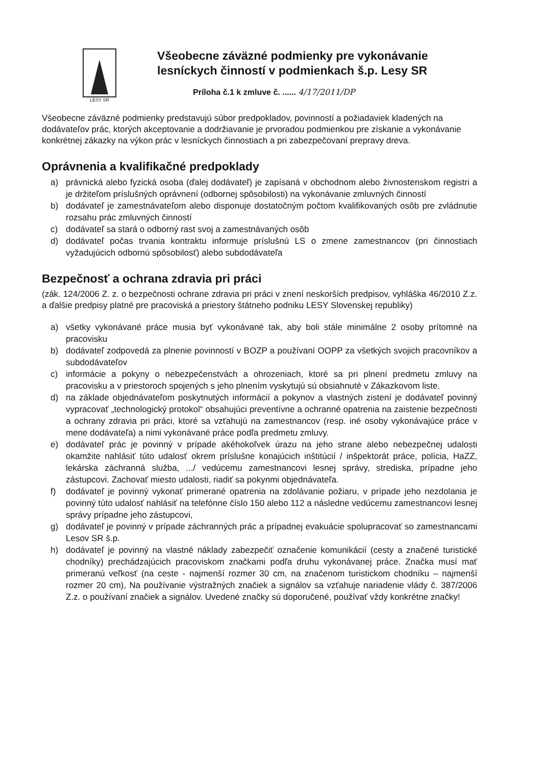LESY SR
Všeobecne záväzné podmienky pre vykonávanie lesníckych činností v podmienkach š.p. Lesy SR
Príloha č.1 k zmluve č. ...... 4/17/2011/DP
Všeobecne záväzné podmienky predstavujú súbor predpokladov, povinností a požiadaviek kladených na dodávateľov prác, ktorých akceptovanie a dodržiavanie je prvoradou podmienkou pre získanie a vykonávanie konkrétnej zákazky na výkon prác v lesníckych činnostiach a pri zabezpečovaní prepravy dreva.
Oprávnenia a kvalifikačné predpoklady
a) právnická alebo fyzická osoba (ďalej dodávateľ) je zapísaná v obchodnom alebo živnostenskom registri a je držiteľom príslušných oprávnení (odbornej spôsobilosti) na vykonávanie zmluvných činností
b) dodávateľ je zamestnávateľom alebo disponuje dostatočným počtom kvalifikovaných osôb pre zvládnutie rozsahu prác zmluvných činností
c) dodávateľ sa stará o odborný rast svoj a zamestnávaných osôb
d) dodávateľ počas trvania kontraktu informuje príslušnú LS o zmene zamestnancov (pri činnostiach vyžadujúcich odbornú spôsobilosť) alebo subdodávateľa
Bezpečnosť a ochrana zdravia pri práci
(zák. 124/2006 Z. z. o bezpečnosti ochrane zdravia pri práci v znení neskorších predpisov, vyhláška 46/2010 Z.z. a ďalšie predpisy platné pre pracoviská a priestory štátneho podniku LESY Slovenskej republiky)
a) všetky vykonávané práce musia byť vykonávané tak, aby boli stále minimálne 2 osoby prítomné na pracovisku
b) dodávateľ zodpovedá za plnenie povinností v BOZP a používaní OOPP za všetkých svojich pracovníkov a subdodávateľov
c) informácie a pokyny o nebezpečenstvách a ohrozeniach, ktoré sa pri plnení predmetu zmluvy na pracovisku a v priestoroch spojených s jeho plnením vyskytujú sú obsiahnuté v Zákazkovom liste.
d) na základe objednávateľom poskytnutých informácií a pokynov a vlastných zistení je dodávateľ povinný vypracovať „technologický protokol“ obsahujúci preventívne a ochranné opatrenia na zaistenie bezpečnosti a ochrany zdravia pri práci, ktoré sa vzťahujú na zamestnancov (resp. iné osoby vykonávajúce práce v mene dodávateľa) a nimi vykonávané práce podľa predmetu zmluvy.
e) dodávateľ prác je povinný v prípade akéhokoľvek úrazu na jeho strane alebo nebezpečnej udalosti okamžite nahlásiť túto udalosť okrem príslušne konajúcich inštitúcií / inšpektorát práce, polícia, HaZZ, lekárska záchranná služba, .../ vedúcemu zamestnancovi lesnej správy, strediska, prípadne jeho zástupcovi. Zachovať miesto udalosti, riadiť sa pokynmi objednávateľa.
f) dodávateľ je povinný vykonať primerané opatrenia na zdolávanie požiaru, v prípade jeho nezdolania je povinný túto udalosť nahlásiť na telefónne číslo 150 alebo 112 a následne vedúcemu zamestnancovi lesnej správy prípadne jeho zástupcovi,
g) dodávateľ je povinný v prípade záchranných prác a prípadnej evakuácie spolupracovať so zamestnancami Lesov SR š.p.
h) dodávateľ je povinný na vlastné náklady zabezpečiť označenie komunikácií (cesty a značené turistické chodníky) prechádzajúcich pracoviskom značkami podľa druhu vykonávanej práce. Značka musí mať primeranú veľkosť (na ceste - najmenší rozmer 30 cm, na značenom turistickom chodníku – najmenší rozmer 20 cm), Na používanie výstražných značiek a signálov sa vzťahuje nariadenie vlády č. 387/2006 Z.z. o používaní značiek a signálov. Uvedené značky sú doporučené, používať vždy konkrétne značky!